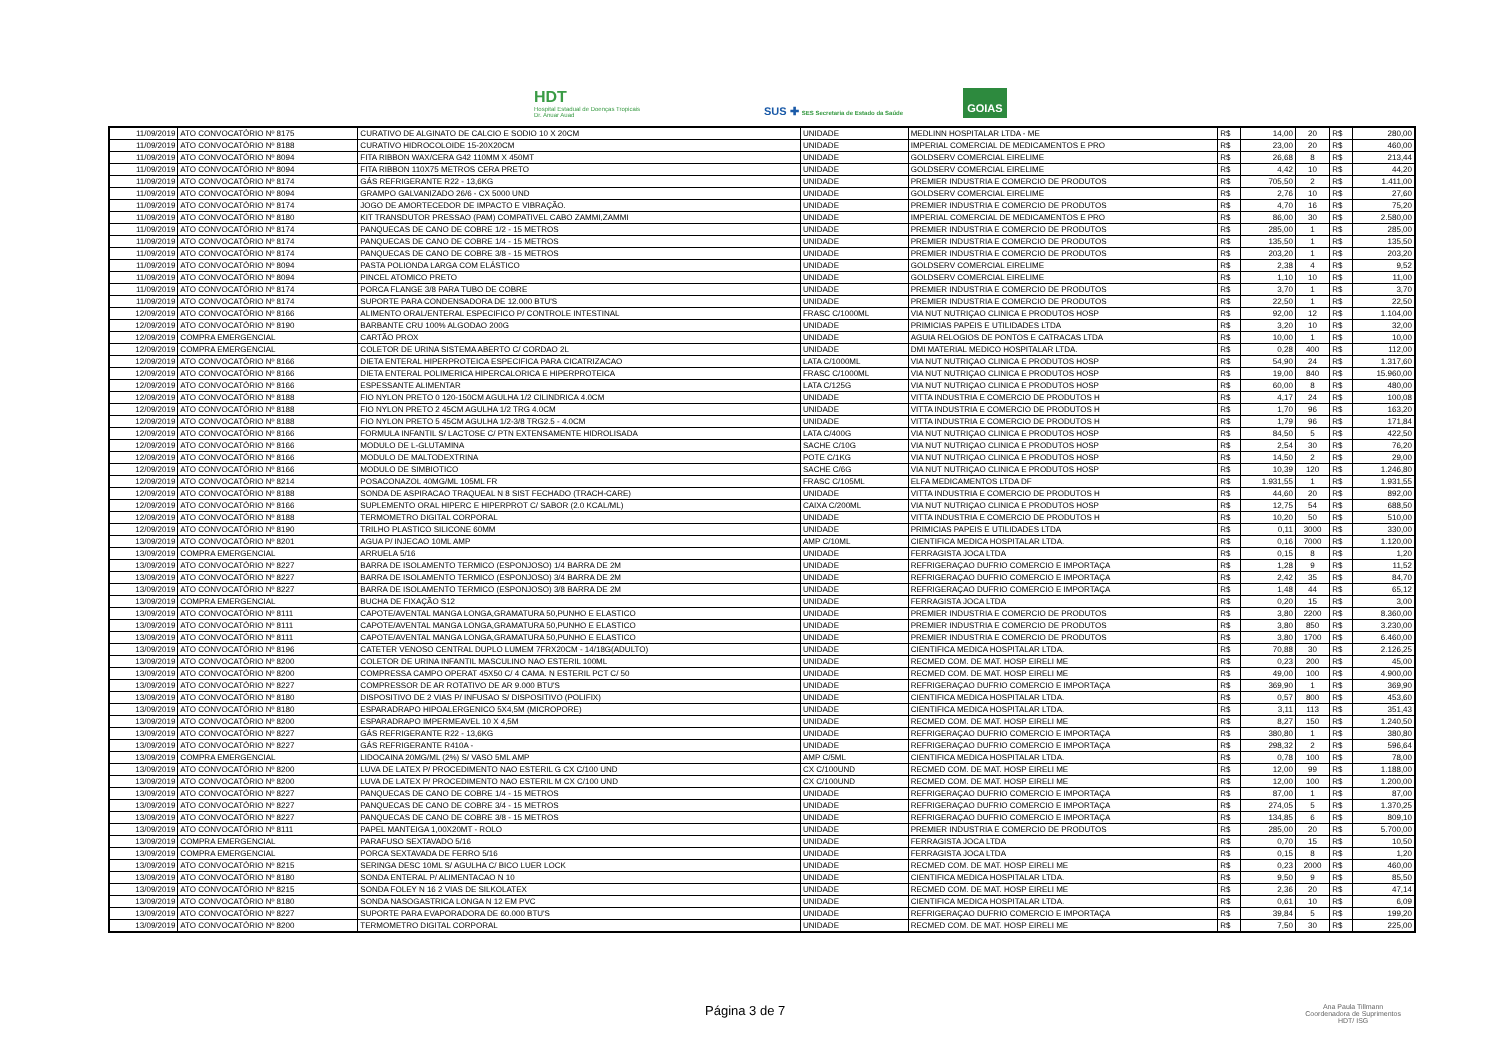HDT
Hospital Estadual de Doenças Tropicais
Dr. Anuar Auad
SUS ✚ SES Secretaria de Estado da Saúde
GOIAS
| 11/09/2019 | ATO CONVOCATÓRIO Nº 8175 | CURATIVO DE ALGINATO DE CALCIO E SODIO 10 X 20CM | UNIDADE | MEDLINN HOSPITALAR LTDA - ME | R$ | 14,00 | 20 | R$ | 280,00 |
| 11/09/2019 | ATO CONVOCATÓRIO Nº 8188 | CURATIVO HIDROCOLOIDE 15-20X20CM | UNIDADE | IMPERIAL COMERCIAL DE MEDICAMENTOS E PRO | R$ | 23,00 | 20 | R$ | 460,00 |
| 11/09/2019 | ATO CONVOCATÓRIO Nº 8094 | FITA RIBBON WAX/CERA G42 110MM X 450MT | UNIDADE | GOLDSERV COMERCIAL EIRELIME | R$ | 26,68 | 8 | R$ | 213,44 |
| 11/09/2019 | ATO CONVOCATÓRIO Nº 8094 | FITA RIBBON 110X75 METROS CERA PRETO | UNIDADE | GOLDSERV COMERCIAL EIRELIME | R$ | 4,42 | 10 | R$ | 44,20 |
| 11/09/2019 | ATO CONVOCATÓRIO Nº 8174 | GÁS REFRIGERANTE R22 - 13,6KG | UNIDADE | PREMIER INDUSTRIA E COMERCIO DE PRODUTOS | R$ | 705,50 | 2 | R$ | 1.411,00 |
| 11/09/2019 | ATO CONVOCATÓRIO Nº 8094 | GRAMPO GALVANIZADO 26/6 - CX 5000 UND | UNIDADE | GOLDSERV COMERCIAL EIRELIME | R$ | 2,76 | 10 | R$ | 27,60 |
| 11/09/2019 | ATO CONVOCATÓRIO Nº 8174 | JOGO DE AMORTECEDOR DE IMPACTO E VIBRAÇÃO. | UNIDADE | PREMIER INDUSTRIA E COMERCIO DE PRODUTOS | R$ | 4,70 | 16 | R$ | 75,20 |
| 11/09/2019 | ATO CONVOCATÓRIO Nº 8180 | KIT TRANSDUTOR PRESSAO (PAM) COMPATIVEL CABO ZAMMI,ZAMMI | UNIDADE | IMPERIAL COMERCIAL DE MEDICAMENTOS E PRO | R$ | 86,00 | 30 | R$ | 2.580,00 |
| 11/09/2019 | ATO CONVOCATÓRIO Nº 8174 | PANQUECAS DE CANO DE COBRE 1/2 - 15 METROS | UNIDADE | PREMIER INDUSTRIA E COMERCIO DE PRODUTOS | R$ | 285,00 | 1 | R$ | 285,00 |
| 11/09/2019 | ATO CONVOCATÓRIO Nº 8174 | PANQUECAS DE CANO DE COBRE 1/4 - 15 METROS | UNIDADE | PREMIER INDUSTRIA E COMERCIO DE PRODUTOS | R$ | 135,50 | 1 | R$ | 135,50 |
| 11/09/2019 | ATO CONVOCATÓRIO Nº 8174 | PANQUECAS DE CANO DE COBRE 3/8 - 15 METROS | UNIDADE | PREMIER INDUSTRIA E COMERCIO DE PRODUTOS | R$ | 203,20 | 1 | R$ | 203,20 |
| 11/09/2019 | ATO CONVOCATÓRIO Nº 8094 | PASTA POLIONDA LARGA COM ELÁSTICO | UNIDADE | GOLDSERV COMERCIAL EIRELIME | R$ | 2,38 | 4 | R$ | 9,52 |
| 11/09/2019 | ATO CONVOCATÓRIO Nº 8094 | PINCEL ATOMICO PRETO | UNIDADE | GOLDSERV COMERCIAL EIRELIME | R$ | 1,10 | 10 | R$ | 11,00 |
| 11/09/2019 | ATO CONVOCATÓRIO Nº 8174 | PORCA FLANGE 3/8 PARA TUBO DE COBRE | UNIDADE | PREMIER INDUSTRIA E COMERCIO DE PRODUTOS | R$ | 3,70 | 1 | R$ | 3,70 |
| 11/09/2019 | ATO CONVOCATÓRIO Nº 8174 | SUPORTE PARA CONDENSADORA DE 12.000 BTU'S | UNIDADE | PREMIER INDUSTRIA E COMERCIO DE PRODUTOS | R$ | 22,50 | 1 | R$ | 22,50 |
| 12/09/2019 | ATO CONVOCATÓRIO Nº 8166 | ALIMENTO ORAL/ENTERAL ESPECIFICO P/ CONTROLE INTESTINAL | FRASC C/1000ML | VIA NUT NUTRIÇAO CLINICA E PRODUTOS HOSP | R$ | 92,00 | 12 | R$ | 1.104,00 |
| 12/09/2019 | ATO CONVOCATÓRIO Nº 8190 | BARBANTE CRU 100% ALGODAO 200G | UNIDADE | PRIMICIAS PAPEIS E UTILIDADES LTDA | R$ | 3,20 | 10 | R$ | 32,00 |
| 12/09/2019 | COMPRA EMERGENCIAL | CARTÃO PROX | UNIDADE | AGUIA RELOGIOS DE PONTOS E CATRACAS LTDA | R$ | 10,00 | 1 | R$ | 10,00 |
| 12/09/2019 | COMPRA EMERGENCIAL | COLETOR DE URINA SISTEMA ABERTO C/ CORDAO 2L | UNIDADE | DMI MATERIAL MEDICO HOSPITALAR LTDA. | R$ | 0,28 | 400 | R$ | 112,00 |
| 12/09/2019 | ATO CONVOCATÓRIO Nº 8166 | DIETA ENTERAL HIPERPROTEICA ESPECIFICA PARA CICATRIZACAO | LATA C/1000ML | VIA NUT NUTRIÇAO CLINICA E PRODUTOS HOSP | R$ | 54,90 | 24 | R$ | 1.317,60 |
| 12/09/2019 | ATO CONVOCATÓRIO Nº 8166 | DIETA ENTERAL POLIMERICA HIPERCALORICA E HIPERPROTEICA | FRASC C/1000ML | VIA NUT NUTRIÇAO CLINICA E PRODUTOS HOSP | R$ | 19,00 | 840 | R$ | 15.960,00 |
| 12/09/2019 | ATO CONVOCATÓRIO Nº 8166 | ESPESSANTE ALIMENTAR | LATA C/125G | VIA NUT NUTRIÇAO CLINICA E PRODUTOS HOSP | R$ | 60,00 | 8 | R$ | 480,00 |
| 12/09/2019 | ATO CONVOCATÓRIO Nº 8188 | FIO NYLON PRETO 0 120-150CM AGULHA 1/2 CILINDRICA 4.0CM | UNIDADE | VITTA INDUSTRIA E COMERCIO DE PRODUTOS H | R$ | 4,17 | 24 | R$ | 100,08 |
| 12/09/2019 | ATO CONVOCATÓRIO Nº 8188 | FIO NYLON PRETO 2 45CM AGULHA 1/2 TRG 4.0CM | UNIDADE | VITTA INDUSTRIA E COMERCIO DE PRODUTOS H | R$ | 1,70 | 96 | R$ | 163,20 |
| 12/09/2019 | ATO CONVOCATÓRIO Nº 8188 | FIO NYLON PRETO 5 45CM AGULHA 1/2-3/8 TRG2.5 - 4.0CM | UNIDADE | VITTA INDUSTRIA E COMERCIO DE PRODUTOS H | R$ | 1,79 | 96 | R$ | 171,84 |
| 12/09/2019 | ATO CONVOCATÓRIO Nº 8166 | FORMULA INFANTIL S/ LACTOSE C/ PTN EXTENSAMENTE HIDROLISADA | LATA C/400G | VIA NUT NUTRIÇAO CLINICA E PRODUTOS HOSP | R$ | 84,50 | 5 | R$ | 422,50 |
| 12/09/2019 | ATO CONVOCATÓRIO Nº 8166 | MODULO DE L-GLUTAMINA | SACHE C/10G | VIA NUT NUTRIÇAO CLINICA E PRODUTOS HOSP | R$ | 2,54 | 30 | R$ | 76,20 |
| 12/09/2019 | ATO CONVOCATÓRIO Nº 8166 | MODULO DE MALTODEXTRINA | POTE C/1KG | VIA NUT NUTRIÇAO CLINICA E PRODUTOS HOSP | R$ | 14,50 | 2 | R$ | 29,00 |
| 12/09/2019 | ATO CONVOCATÓRIO Nº 8166 | MODULO DE SIMBIOTICO | SACHE C/6G | VIA NUT NUTRIÇAO CLINICA E PRODUTOS HOSP | R$ | 10,39 | 120 | R$ | 1.246,80 |
| 12/09/2019 | ATO CONVOCATÓRIO Nº 8214 | POSACONAZOL 40MG/ML 105ML FR | FRASC C/105ML | ELFA MEDICAMENTOS LTDA DF | R$ | 1.931,55 | 1 | R$ | 1.931,55 |
| 12/09/2019 | ATO CONVOCATÓRIO Nº 8188 | SONDA DE ASPIRACAO TRAQUEAL N 8 SIST FECHADO (TRACH-CARE) | UNIDADE | VITTA INDUSTRIA E COMERCIO DE PRODUTOS H | R$ | 44,60 | 20 | R$ | 892,00 |
| 12/09/2019 | ATO CONVOCATÓRIO Nº 8166 | SUPLEMENTO ORAL HIPERC E HIPERPROT C/ SABOR (2.0 KCAL/ML) | CAIXA C/200ML | VIA NUT NUTRIÇAO CLINICA E PRODUTOS HOSP | R$ | 12,75 | 54 | R$ | 688,50 |
| 12/09/2019 | ATO CONVOCATÓRIO Nº 8188 | TERMOMETRO DIGITAL CORPORAL | UNIDADE | VITTA INDUSTRIA E COMERCIO DE PRODUTOS H | R$ | 10,20 | 50 | R$ | 510,00 |
| 12/09/2019 | ATO CONVOCATÓRIO Nº 8190 | TRILHO PLASTICO SILICONE 60MM | UNIDADE | PRIMICIAS PAPEIS E UTILIDADES LTDA | R$ | 0,11 | 3000 | R$ | 330,00 |
| 13/09/2019 | ATO CONVOCATÓRIO Nº 8201 | AGUA P/ INJECAO 10ML AMP | AMP C/10ML | CIENTIFICA MEDICA HOSPITALAR LTDA. | R$ | 0,16 | 7000 | R$ | 1.120,00 |
| 13/09/2019 | COMPRA EMERGENCIAL | ARRUELA 5/16 | UNIDADE | FERRAGISTA JOCA LTDA | R$ | 0,15 | 8 | R$ | 1,20 |
| 13/09/2019 | ATO CONVOCATÓRIO Nº 8227 | BARRA DE ISOLAMENTO TERMICO (ESPONJOSO) 1/4 BARRA DE 2M | UNIDADE | REFRIGERAÇAO DUFRIO COMERCIO E IMPORTAÇA | R$ | 1,28 | 9 | R$ | 11,52 |
| 13/09/2019 | ATO CONVOCATÓRIO Nº 8227 | BARRA DE ISOLAMENTO TERMICO (ESPONJOSO) 3/4 BARRA DE 2M | UNIDADE | REFRIGERAÇAO DUFRIO COMERCIO E IMPORTAÇA | R$ | 2,42 | 35 | R$ | 84,70 |
| 13/09/2019 | ATO CONVOCATÓRIO Nº 8227 | BARRA DE ISOLAMENTO TERMICO (ESPONJOSO) 3/8 BARRA DE 2M | UNIDADE | REFRIGERAÇAO DUFRIO COMERCIO E IMPORTAÇA | R$ | 1,48 | 44 | R$ | 65,12 |
| 13/09/2019 | COMPRA EMERGENCIAL | BUCHA DE FIXAÇÃO S12 | UNIDADE | FERRAGISTA JOCA LTDA | R$ | 0,20 | 15 | R$ | 3,00 |
| 13/09/2019 | ATO CONVOCATÓRIO Nº 8111 | CAPOTE/AVENTAL MANGA LONGA,GRAMATURA 50,PUNHO E ELASTICO | UNIDADE | PREMIER INDUSTRIA E COMERCIO DE PRODUTOS | R$ | 3,80 | 2200 | R$ | 8.360,00 |
| 13/09/2019 | ATO CONVOCATÓRIO Nº 8111 | CAPOTE/AVENTAL MANGA LONGA,GRAMATURA 50,PUNHO E ELASTICO | UNIDADE | PREMIER INDUSTRIA E COMERCIO DE PRODUTOS | R$ | 3,80 | 850 | R$ | 3.230,00 |
| 13/09/2019 | ATO CONVOCATÓRIO Nº 8111 | CAPOTE/AVENTAL MANGA LONGA,GRAMATURA 50,PUNHO E ELASTICO | UNIDADE | PREMIER INDUSTRIA E COMERCIO DE PRODUTOS | R$ | 3,80 | 1700 | R$ | 6.460,00 |
| 13/09/2019 | ATO CONVOCATÓRIO Nº 8196 | CATETER VENOSO CENTRAL DUPLO LUMEM 7FRX20CM - 14/18G(ADULTO) | UNIDADE | CIENTIFICA MEDICA HOSPITALAR LTDA. | R$ | 70,88 | 30 | R$ | 2.126,25 |
| 13/09/2019 | ATO CONVOCATÓRIO Nº 8200 | COLETOR DE URINA INFANTIL MASCULINO NAO ESTERIL 100ML | UNIDADE | RECMED COM. DE MAT. HOSP EIRELI ME | R$ | 0,23 | 200 | R$ | 45,00 |
| 13/09/2019 | ATO CONVOCATÓRIO Nº 8200 | COMPRESSA CAMPO OPERAT 45X50 C/ 4 CAMA. N ESTERIL PCT C/ 50 | UNIDADE | RECMED COM. DE MAT. HOSP EIRELI ME | R$ | 49,00 | 100 | R$ | 4.900,00 |
| 13/09/2019 | ATO CONVOCATÓRIO Nº 8227 | COMPRESSOR DE AR ROTATIVO DE AR 9.000 BTU'S | UNIDADE | REFRIGERAÇAO DUFRIO COMERCIO E IMPORTAÇA | R$ | 369,90 | 1 | R$ | 369,90 |
| 13/09/2019 | ATO CONVOCATÓRIO Nº 8180 | DISPOSITIVO DE 2 VIAS P/ INFUSAO S/ DISPOSITIVO (POLIFIX) | UNIDADE | CIENTIFICA MEDICA HOSPITALAR LTDA. | R$ | 0,57 | 800 | R$ | 453,60 |
| 13/09/2019 | ATO CONVOCATÓRIO Nº 8180 | ESPARADRAPO HIPOALERGENICO 5X4,5M (MICROPORE) | UNIDADE | CIENTIFICA MEDICA HOSPITALAR LTDA. | R$ | 3,11 | 113 | R$ | 351,43 |
| 13/09/2019 | ATO CONVOCATÓRIO Nº 8200 | ESPARADRAPO IMPERMEAVEL 10 X 4,5M | UNIDADE | RECMED COM. DE MAT. HOSP EIRELI ME | R$ | 8,27 | 150 | R$ | 1.240,50 |
| 13/09/2019 | ATO CONVOCATÓRIO Nº 8227 | GÁS REFRIGERANTE R22 - 13,6KG | UNIDADE | REFRIGERAÇAO DUFRIO COMERCIO E IMPORTAÇA | R$ | 380,80 | 1 | R$ | 380,80 |
| 13/09/2019 | ATO CONVOCATÓRIO Nº 8227 | GÁS REFRIGERANTE R410A - | UNIDADE | REFRIGERAÇAO DUFRIO COMERCIO E IMPORTAÇA | R$ | 298,32 | 2 | R$ | 596,64 |
| 13/09/2019 | COMPRA EMERGENCIAL | LIDOCAINA 20MG/ML (2%) S/ VASO 5ML AMP | AMP C/5ML | CIENTIFICA MEDICA HOSPITALAR LTDA. | R$ | 0,78 | 100 | R$ | 78,00 |
| 13/09/2019 | ATO CONVOCATÓRIO Nº 8200 | LUVA DE LATEX P/ PROCEDIMENTO NAO ESTERIL G CX C/100 UND | CX C/100UND | RECMED COM. DE MAT. HOSP EIRELI ME | R$ | 12,00 | 99 | R$ | 1.188,00 |
| 13/09/2019 | ATO CONVOCATÓRIO Nº 8200 | LUVA DE LATEX P/ PROCEDIMENTO NAO ESTERIL M CX C/100 UND | CX C/100UND | RECMED COM. DE MAT. HOSP EIRELI ME | R$ | 12,00 | 100 | R$ | 1.200,00 |
| 13/09/2019 | ATO CONVOCATÓRIO Nº 8227 | PANQUECAS DE CANO DE COBRE 1/4 - 15 METROS | UNIDADE | REFRIGERAÇAO DUFRIO COMERCIO E IMPORTAÇA | R$ | 87,00 | 1 | R$ | 87,00 |
| 13/09/2019 | ATO CONVOCATÓRIO Nº 8227 | PANQUECAS DE CANO DE COBRE 3/4 - 15 METROS | UNIDADE | REFRIGERAÇAO DUFRIO COMERCIO E IMPORTAÇA | R$ | 274,05 | 5 | R$ | 1.370,25 |
| 13/09/2019 | ATO CONVOCATÓRIO Nº 8227 | PANQUECAS DE CANO DE COBRE 3/8 - 15 METROS | UNIDADE | REFRIGERAÇAO DUFRIO COMERCIO E IMPORTAÇA | R$ | 134,85 | 6 | R$ | 809,10 |
| 13/09/2019 | ATO CONVOCATÓRIO Nº 8111 | PAPEL MANTEIGA 1,00X20MT - ROLO | UNIDADE | PREMIER INDUSTRIA E COMERCIO DE PRODUTOS | R$ | 285,00 | 20 | R$ | 5.700,00 |
| 13/09/2019 | COMPRA EMERGENCIAL | PARAFUSO SEXTAVADO 5/16 | UNIDADE | FERRAGISTA JOCA LTDA | R$ | 0,70 | 15 | R$ | 10,50 |
| 13/09/2019 | COMPRA EMERGENCIAL | PORCA SEXTAVADA DE FERRO 5/16 | UNIDADE | FERRAGISTA JOCA LTDA | R$ | 0,15 | 8 | R$ | 1,20 |
| 13/09/2019 | ATO CONVOCATÓRIO Nº 8215 | SERINGA DESC 10ML S/ AGULHA C/ BICO LUER LOCK | UNIDADE | RECMED COM. DE MAT. HOSP EIRELI ME | R$ | 0,23 | 2000 | R$ | 460,00 |
| 13/09/2019 | ATO CONVOCATÓRIO Nº 8180 | SONDA ENTERAL P/ ALIMENTACAO N 10 | UNIDADE | CIENTIFICA MEDICA HOSPITALAR LTDA. | R$ | 9,50 | 9 | R$ | 85,50 |
| 13/09/2019 | ATO CONVOCATÓRIO Nº 8215 | SONDA FOLEY N 16 2 VIAS DE SILKOLATEX | UNIDADE | RECMED COM. DE MAT. HOSP EIRELI ME | R$ | 2,36 | 20 | R$ | 47,14 |
| 13/09/2019 | ATO CONVOCATÓRIO Nº 8180 | SONDA NASOGASTRICA LONGA N 12 EM PVC | UNIDADE | CIENTIFICA MEDICA HOSPITALAR LTDA. | R$ | 0,61 | 10 | R$ | 6,09 |
| 13/09/2019 | ATO CONVOCATÓRIO Nº 8227 | SUPORTE PARA EVAPORADORA DE 60.000 BTU'S | UNIDADE | REFRIGERAÇAO DUFRIO COMERCIO E IMPORTAÇA | R$ | 39,84 | 5 | R$ | 199,20 |
| 13/09/2019 | ATO CONVOCATÓRIO Nº 8200 | TERMOMETRO DIGITAL CORPORAL | UNIDADE | RECMED COM. DE MAT. HOSP EIRELI ME | R$ | 7,50 | 30 | R$ | 225,00 |
Página 3 de 7
Ana Paula Tillmann
Coordenadora de Suprimentos
HDT/ ISG